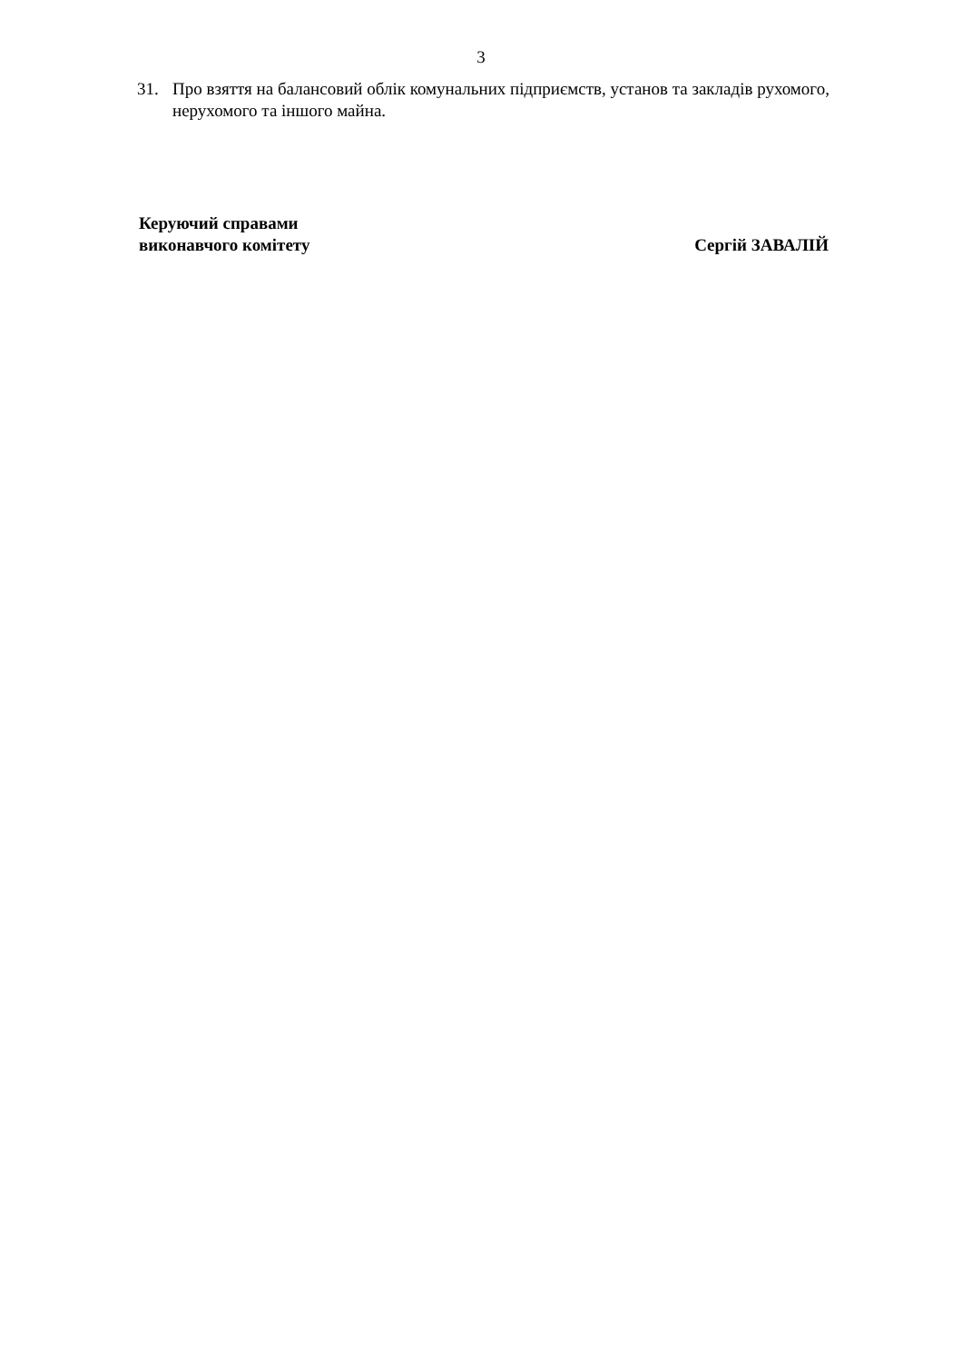3
31. Про взяття на балансовий облік комунальних підприємств, установ та закладів рухомого, нерухомого та іншого майна.
Керуючий справами
виконавчого комітету Сергій ЗАВАЛІЙ